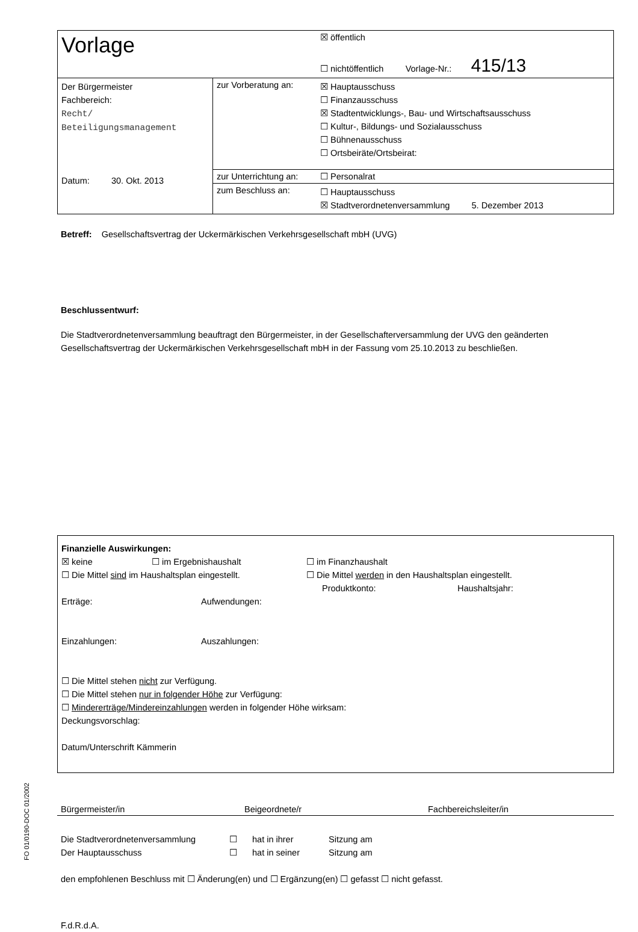| Vorlage | | ☒ öffentlich ☐ nichtöffentlich Vorlage-Nr.: 415/13 |
| Der Bürgermeister Fachbereich: Recht/ Beteiligungsmanagement Datum: 30. Okt. 2013 | zur Vorberatung an: | ☒ Hauptausschuss ☐ Finanzausschuss ☒ Stadtentwicklungs-, Bau- und Wirtschaftsausschuss ☐ Kultur-, Bildungs- und Sozialausschuss ☐ Bühnenausschuss ☐ Ortsbeiräte/Ortsbeirat: |
| | zur Unterrichtung an: | ☐ Personalrat |
| | zum Beschluss an: | ☐ Hauptausschuss ☒ Stadtverordnetenversammlung 5. Dezember 2013 |
Betreff: Gesellschaftsvertrag der Uckermärkischen Verkehrsgesellschaft mbH (UVG)
Beschlussentwurf:
Die Stadtverordnetenversammlung beauftragt den Bürgermeister, in der Gesellschafterversammlung der UVG den geänderten Gesellschaftsvertrag der Uckermärkischen Verkehrsgesellschaft mbH in der Fassung vom 25.10.2013 zu beschließen.
Finanzielle Auswirkungen:
☒ keine ☐ im Ergebnishaushalt ☐ im Finanzhaushalt
☐ Die Mittel sind im Haushaltsplan eingestellt. ☐ Die Mittel werden in den Haushaltsplan eingestellt.
Produktkonto: Haushaltsjahr:
Erträge: Aufwendungen:
Einzahlungen: Auszahlungen:
☐ Die Mittel stehen nicht zur Verfügung.
☐ Die Mittel stehen nur in folgender Höhe zur Verfügung:
☐ Mindererträge/Mindereinzahlungen werden in folgender Höhe wirksam:
Deckungsvorschlag:
Datum/Unterschrift Kämmerin
Bürgermeister/in Beigeordnete/r Fachbereichsleiter/in
Die Stadtverordnetenversammlung ☐ hat in ihrer Sitzung am
Der Hauptausschuss ☐ hat in seiner Sitzung am
den empfohlenen Beschluss mit ☐ Änderung(en) und ☐ Ergänzung(en) ☐ gefasst ☐ nicht gefasst.
F.d.R.d.A.
FO 01/0190-DOC 01/2002